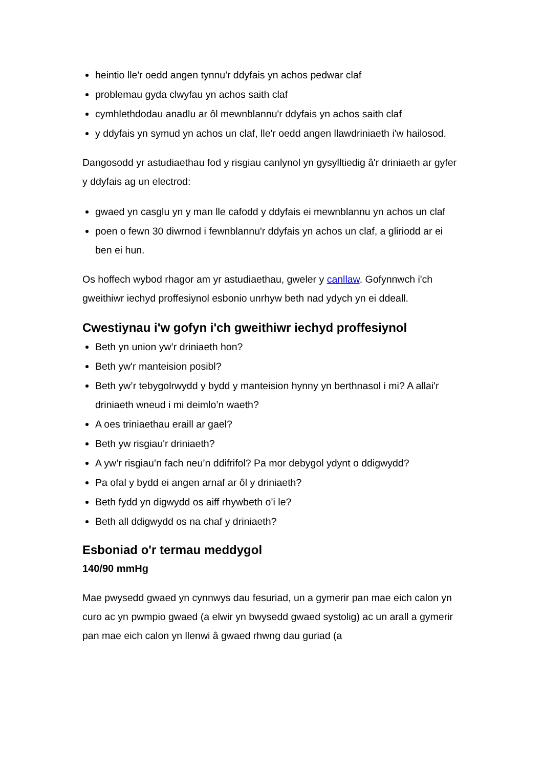heintio lle'r oedd angen tynnu'r ddyfais yn achos pedwar claf
problemau gyda clwyfau yn achos saith claf
cymhlethdodau anadlu ar ôl mewnblannu'r ddyfais yn achos saith claf
y ddyfais yn symud yn achos un claf, lle'r oedd angen llawdriniaeth i'w hailosod.
Dangosodd yr astudiaethau fod y risgiau canlynol yn gysylltiedig â'r driniaeth ar gyfer y ddyfais ag un electrod:
gwaed yn casglu yn y man lle cafodd y ddyfais ei mewnblannu yn achos un claf
poen o fewn 30 diwrnod i fewnblannu'r ddyfais yn achos un claf, a gliriodd ar ei ben ei hun.
Os hoffech wybod rhagor am yr astudiaethau, gweler y canllaw. Gofynnwch i'ch gweithiwr iechyd proffesiynol esbonio unrhyw beth nad ydych yn ei ddeall.
Cwestiynau i'w gofyn i'ch gweithiwr iechyd proffesiynol
Beth yn union yw’r driniaeth hon?
Beth yw'r manteision posibl?
Beth yw’r tebygolrwydd y bydd y manteision hynny yn berthnasol i mi? A allai'r driniaeth wneud i mi deimlo’n waeth?
A oes triniaethau eraill ar gael?
Beth yw risgiau'r driniaeth?
A yw’r risgiau’n fach neu’n ddifrifol? Pa mor debygol ydynt o ddigwydd?
Pa ofal y bydd ei angen arnaf ar ôl y driniaeth?
Beth fydd yn digwydd os aiff rhywbeth o’i le?
Beth all ddigwydd os na chaf y driniaeth?
Esboniad o'r termau meddygol
140/90 mmHg
Mae pwysedd gwaed yn cynnwys dau fesuriad, un a gymerir pan mae eich calon yn curo ac yn pwmpio gwaed (a elwir yn bwysedd gwaed systolig) ac un arall a gymerir pan mae eich calon yn llenwi â gwaed rhwng dau guriad (a